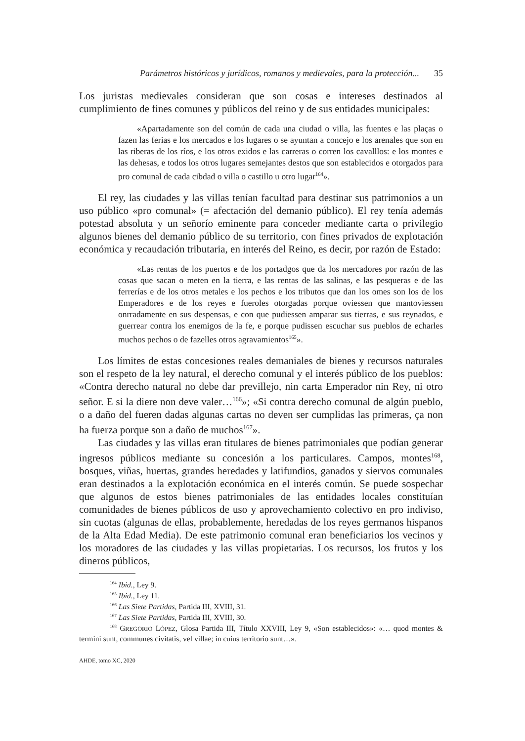Parámetros históricos y jurídicos, romanos y medievales, para la protección... 35
Los juristas medievales consideran que son cosas e intereses destinados al cumplimiento de fines comunes y públicos del reino y de sus entidades municipales:
«Apartadamente son del común de cada una ciudad o villa, las fuentes e las plaças o fazen las ferias e los mercados e los lugares o se ayuntan a concejo e los arenales que son en las riberas de los ríos, e los otros exidos e las carreras o corren los cavalllos: e los montes e las dehesas, e todos los otros lugares semejantes destos que son establecidos e otorgados para pro comunal de cada cibdad o villa o castillo u otro lugar<sup>164</sup>».
El rey, las ciudades y las villas tenían facultad para destinar sus patrimonios a un uso público «pro comunal» (= afectación del demanio público). El rey tenía además potestad absoluta y un señorío eminente para conceder mediante carta o privilegio algunos bienes del demanio público de su territorio, con fines privados de explotación económica y recaudación tributaria, en interés del Reino, es decir, por razón de Estado:
«Las rentas de los puertos e de los portadgos que da los mercadores por razón de las cosas que sacan o meten en la tierra, e las rentas de las salinas, e las pesqueras e de las ferrerías e de los otros metales e los pechos e los tributos que dan los omes son los de los Emperadores e de los reyes e fueroles otorgadas porque oviessen que mantoviessen onrradamente en sus despensas, e con que pudiessen amparar sus tierras, e sus reynados, e guerrear contra los enemigos de la fe, e porque pudissen escuchar sus pueblos de echarles muchos pechos o de fazelles otros agravamientos<sup>165</sup>».
Los límites de estas concesiones reales demaniales de bienes y recursos naturales son el respeto de la ley natural, el derecho comunal y el interés público de los pueblos: «Contra derecho natural no debe dar previllejo, nin carta Emperador nin Rey, ni otro señor. E si la diere non deve valer…<sup>166</sup>»; «Si contra derecho comunal de algún pueblo, o a daño del fueren dadas algunas cartas no deven ser cumplidas las primeras, ça non ha fuerza porque son a daño de muchos<sup>167</sup>».
Las ciudades y las villas eran titulares de bienes patrimoniales que podían generar ingresos públicos mediante su concesión a los particulares. Campos, montes<sup>168</sup>, bosques, viñas, huertas, grandes heredades y latifundios, ganados y siervos comunales eran destinados a la explotación económica en el interés común. Se puede sospechar que algunos de estos bienes patrimoniales de las entidades locales constituían comunidades de bienes públicos de uso y aprovechamiento colectivo en pro indiviso, sin cuotas (algunas de ellas, probablemente, heredadas de los reyes germanos hispanos de la Alta Edad Media). De este patrimonio comunal eran beneficiarios los vecinos y los moradores de las ciudades y las villas propietarias. Los recursos, los frutos y los dineros públicos,
<sup>164</sup> Ibid., Ley 9.
<sup>165</sup> Ibid., Ley 11.
<sup>166</sup> Las Siete Partidas, Partida III, XVIII, 31.
<sup>167</sup> Las Siete Partidas, Partida III, XVIII, 30.
<sup>168</sup> GREGORIO LÓPEZ, Glosa Partida III, Título XXVIII, Ley 9, «Son establecidos»: «… quod montes & termini sunt, communes civitatis, vel villae; in cuius territorio sunt…».
AHDE, tomo XC, 2020